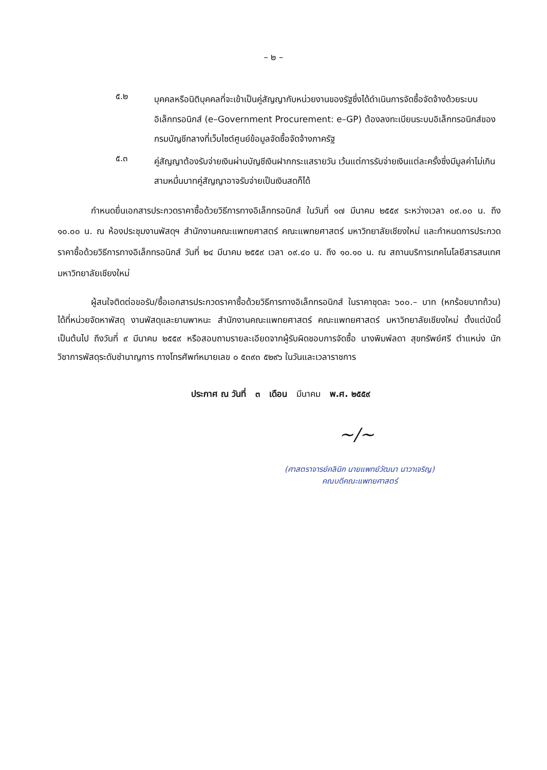– ๒ –
๕.๒
บุคคลหรือนิติบุคคลที่จะเข้าเป็นคู่สัญญากับหน่วยงานของรัฐซึ่งได้ดำเนินการจัดซื้อจัดจ้างด้วยระบบอิเล็กทรอนิกส์ (e–Government Procurement: e–GP) ต้องลงทะเบียนระบบอิเล็กทรอนิกส์ของกรมบัญชีกลางที่เว็บไซต์ศูนย์ข้อมูลจัดซื้อจัดจ้างภาครัฐ
๕.๓
คู่สัญญาต้องรับจ่ายเงินผ่านบัญชีเงินฝากกระแสรายวัน เว้นแต่การรับจ่ายเงินแต่ละครั้งซึ่งมีมูลค่าไม่เกินสามหมื่นบาทคู่สัญญาอาจรับจ่ายเป็นเงินสดก็ได้
กำหนดยื่นเอกสารประกวดราคาซื้อด้วยวิธีการทางอิเล็กทรอนิกส์ ในวันที่ ๑๗ มีนาคม ๒๕๕๙ ระหว่างเวลา ๐๙.๐๐ น. ถึง ๑๐.๐๐ น. ณ ห้องประชุมงานพัสดุฯ สำนักงานคณะแพทยศาสตร์ คณะแพทยศาสตร์ มหาวิทยาลัยเชียงใหม่ และกำหนดการประกวดราคาซื้อด้วยวิธีการทางอิเล็กทรอนิกส์ วันที่ ๒๔ มีนาคม ๒๕๕๙ เวลา ๐๙.๔๐ น. ถึง ๑๐.๑๐ น. ณ สถานบริการเทคโนโลยีสารสนเทศ มหาวิทยาลัยเชียงใหม่
ผู้สนใจติดต่อขอรับ/ซื้อเอกสารประกวดราคาซื้อด้วยวิธีการทางอิเล็กทรอนิกส์ ในราคาชุดละ ๖๐๐.– บาท (หกร้อยบาทถ้วน) ได้ที่หน่วยจัดหาพัสดุ งานพัสดุและยานพาหนะ สำนักงานคณะแพทยศาสตร์ คณะแพทยศาสตร์ มหาวิทยาลัยเชียงใหม่ ตั้งแต่บัดนี้เป็นต้นไป ถึงวันที่ ๙ มีนาคม ๒๕๕๙ หรือสอบถามรายละเอียดจากผู้รับผิดชอบการจัดซื้อ นางพิมพ์ลดา สุขทรัพย์ศรี ตำแหน่ง นักวิชาการพัสดุระดับชำนาญการ ทางโทรศัพท์หมายเลข ๐ ๕๓๙๓ ๕๒๙๖ ในวันและเวลาราชการ
ประกาศ ณ วันที่ ๓ เดือน มีนาคม พ.ศ. ๒๕๕๙
~/~
(ศาสตราจารย์คลินิก นายแพทย์วัฒนา นาวาเจริญ)
คณบดีคณะแพทยศาสตร์